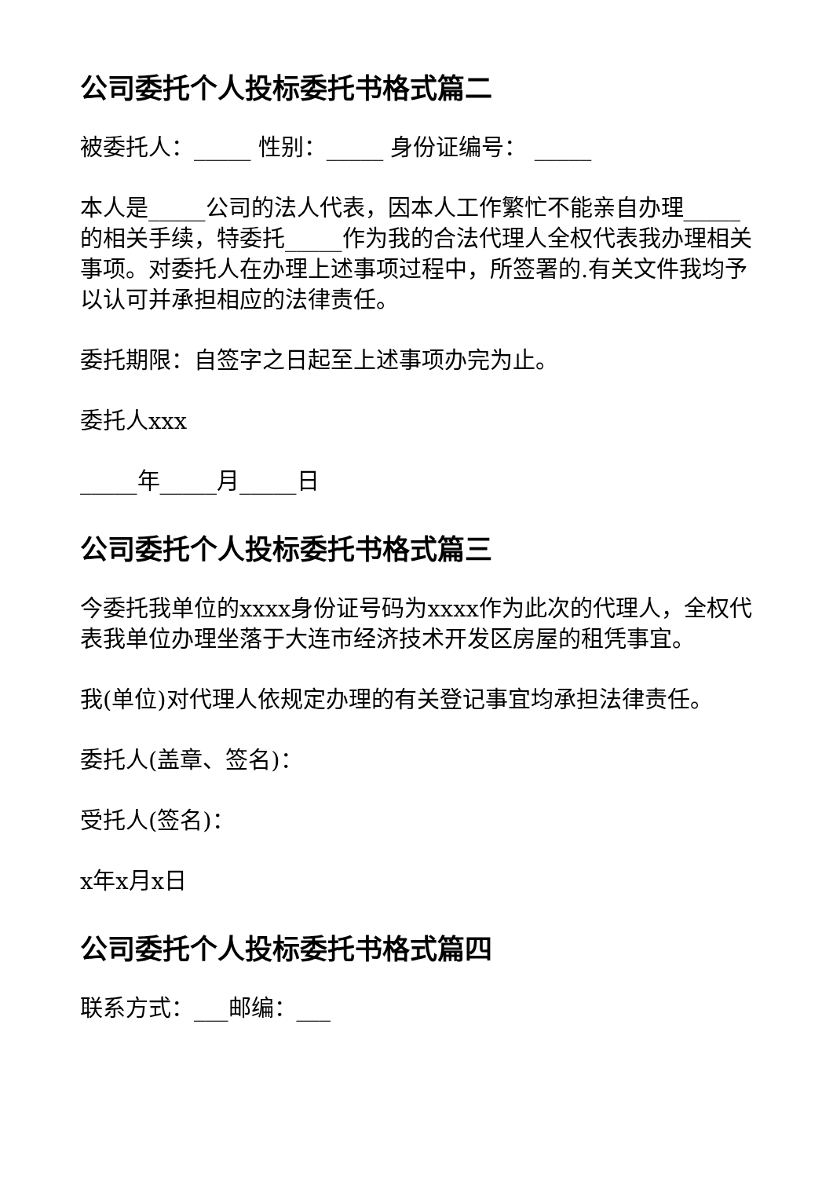公司委托个人投标委托书格式篇二
被委托人：_____ 性别：_____ 身份证编号： _____
本人是_____公司的法人代表，因本人工作繁忙不能亲自办理_____的相关手续，特委托_____作为我的合法代理人全权代表我办理相关事项。对委托人在办理上述事项过程中，所签署的.有关文件我均予以认可并承担相应的法律责任。
委托期限：自签字之日起至上述事项办完为止。
委托人xxx
_____年_____月_____日
公司委托个人投标委托书格式篇三
今委托我单位的xxxx身份证号码为xxxx作为此次的代理人，全权代表我单位办理坐落于大连市经济技术开发区房屋的租凭事宜。
我(单位)对代理人依规定办理的有关登记事宜均承担法律责任。
委托人(盖章、签名)：
受托人(签名)：
x年x月x日
公司委托个人投标委托书格式篇四
联系方式：___邮编：___